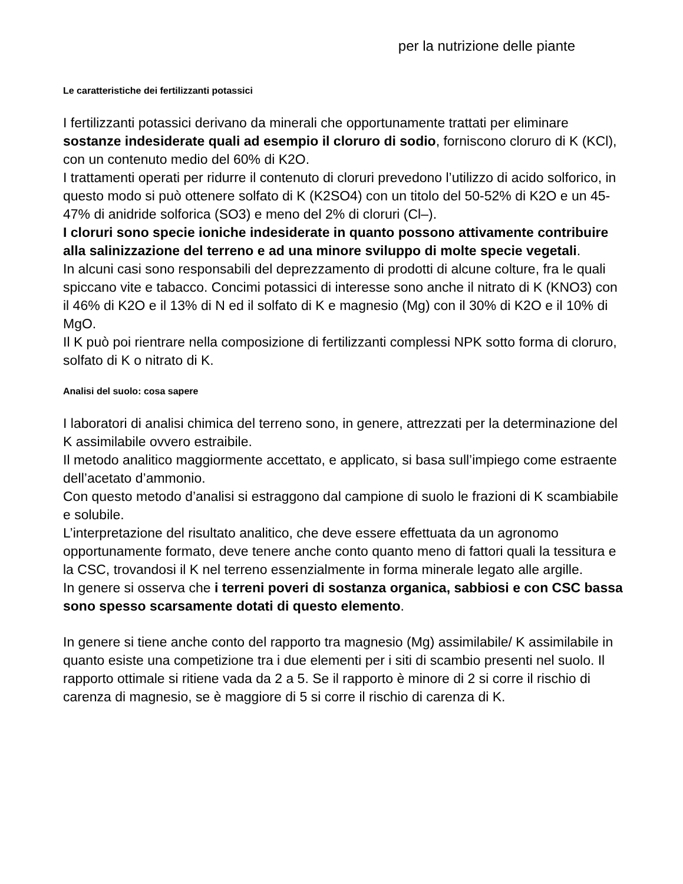per la nutrizione delle piante
Le caratteristiche dei fertilizzanti potassici
I fertilizzanti potassici derivano da minerali che opportunamente trattati per eliminare sostanze indesiderate quali ad esempio il cloruro di sodio, forniscono cloruro di K (KCl), con un contenuto medio del 60% di K2O.
I trattamenti operati per ridurre il contenuto di cloruri prevedono l’utilizzo di acido solforico, in questo modo si può ottenere solfato di K (K2SO4) con un titolo del 50-52% di K2O e un 45-47% di anidride solforica (SO3) e meno del 2% di cloruri (Cl–).
I cloruri sono specie ioniche indesiderate in quanto possono attivamente contribuire alla salinizzazione del terreno e ad una minore sviluppo di molte specie vegetali.
In alcuni casi sono responsabili del deprezzamento di prodotti di alcune colture, fra le quali spiccano vite e tabacco. Concimi potassici di interesse sono anche il nitrato di K (KNO3) con il 46% di K2O e il 13% di N ed il solfato di K e magnesio (Mg) con il 30% di K2O e il 10% di MgO.
Il K può poi rientrare nella composizione di fertilizzanti complessi NPK sotto forma di cloruro, solfato di K o nitrato di K.
Analisi del suolo: cosa sapere
I laboratori di analisi chimica del terreno sono, in genere, attrezzati per la determinazione del K assimilabile ovvero estraibile.
Il metodo analitico maggiormente accettato, e applicato, si basa sull’impiego come estraente dell’acetato d’ammonio.
Con questo metodo d’analisi si estraggono dal campione di suolo le frazioni di K scambiabile e solubile.
L’interpretazione del risultato analitico, che deve essere effettuata da un agronomo opportunamente formato, deve tenere anche conto quanto meno di fattori quali la tessitura e la CSC, trovandosi il K nel terreno essenzialmente in forma minerale legato alle argille.
In genere si osserva che i terreni poveri di sostanza organica, sabbiosi e con CSC bassa sono spesso scarsamente dotati di questo elemento.
In genere si tiene anche conto del rapporto tra magnesio (Mg) assimilabile/ K assimilabile in quanto esiste una competizione tra i due elementi per i siti di scambio presenti nel suolo. Il rapporto ottimale si ritiene vada da 2 a 5. Se il rapporto è minore di 2 si corre il rischio di carenza di magnesio, se è maggiore di 5 si corre il rischio di carenza di K.